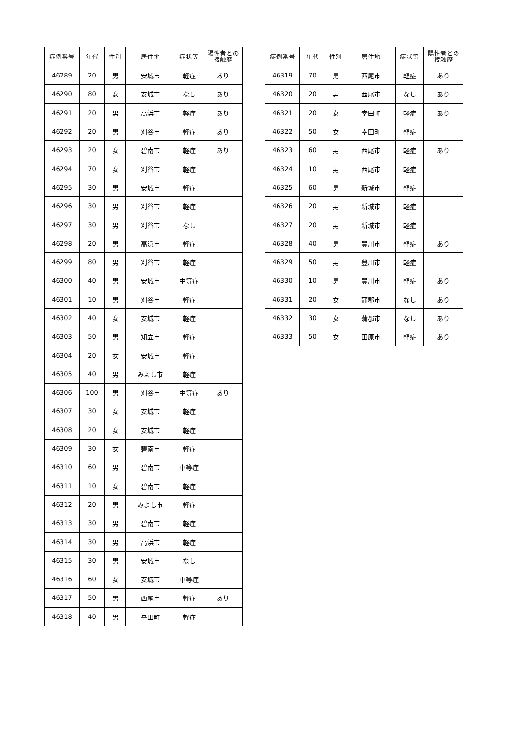| 症例番号 | 年代 | 性別 | 居住地 | 症状等 | 陽性者との 接触歴 |
| --- | --- | --- | --- | --- | --- |
| 46289 | 20 | 男 | 安城市 | 軽症 | あり |
| 46290 | 80 | 女 | 安城市 | なし | あり |
| 46291 | 20 | 男 | 高浜市 | 軽症 | あり |
| 46292 | 20 | 男 | 刈谷市 | 軽症 | あり |
| 46293 | 20 | 女 | 碧南市 | 軽症 | あり |
| 46294 | 70 | 女 | 刈谷市 | 軽症 | |
| 46295 | 30 | 男 | 安城市 | 軽症 | |
| 46296 | 30 | 男 | 刈谷市 | 軽症 | |
| 46297 | 30 | 男 | 刈谷市 | なし | |
| 46298 | 20 | 男 | 高浜市 | 軽症 | |
| 46299 | 80 | 男 | 刈谷市 | 軽症 | |
| 46300 | 40 | 男 | 安城市 | 中等症 | |
| 46301 | 10 | 男 | 刈谷市 | 軽症 | |
| 46302 | 40 | 女 | 安城市 | 軽症 | |
| 46303 | 50 | 男 | 知立市 | 軽症 | |
| 46304 | 20 | 女 | 安城市 | 軽症 | |
| 46305 | 40 | 男 | みよし市 | 軽症 | |
| 46306 | 100 | 男 | 刈谷市 | 中等症 | あり |
| 46307 | 30 | 女 | 安城市 | 軽症 | |
| 46308 | 20 | 女 | 安城市 | 軽症 | |
| 46309 | 30 | 女 | 碧南市 | 軽症 | |
| 46310 | 60 | 男 | 碧南市 | 中等症 | |
| 46311 | 10 | 女 | 碧南市 | 軽症 | |
| 46312 | 20 | 男 | みよし市 | 軽症 | |
| 46313 | 30 | 男 | 碧南市 | 軽症 | |
| 46314 | 30 | 男 | 高浜市 | 軽症 | |
| 46315 | 30 | 男 | 安城市 | なし | |
| 46316 | 60 | 女 | 安城市 | 中等症 | |
| 46317 | 50 | 男 | 西尾市 | 軽症 | あり |
| 46318 | 40 | 男 | 幸田町 | 軽症 | |
| 症例番号 | 年代 | 性別 | 居住地 | 症状等 | 陽性者との 接触歴 |
| --- | --- | --- | --- | --- | --- |
| 46319 | 70 | 男 | 西尾市 | 軽症 | あり |
| 46320 | 20 | 男 | 西尾市 | なし | あり |
| 46321 | 20 | 女 | 幸田町 | 軽症 | あり |
| 46322 | 50 | 女 | 幸田町 | 軽症 | |
| 46323 | 60 | 男 | 西尾市 | 軽症 | あり |
| 46324 | 10 | 男 | 西尾市 | 軽症 | |
| 46325 | 60 | 男 | 新城市 | 軽症 | |
| 46326 | 20 | 男 | 新城市 | 軽症 | |
| 46327 | 20 | 男 | 新城市 | 軽症 | |
| 46328 | 40 | 男 | 豊川市 | 軽症 | あり |
| 46329 | 50 | 男 | 豊川市 | 軽症 | |
| 46330 | 10 | 男 | 豊川市 | 軽症 | あり |
| 46331 | 20 | 女 | 蒲郡市 | なし | あり |
| 46332 | 30 | 女 | 蒲郡市 | なし | あり |
| 46333 | 50 | 女 | 田原市 | 軽症 | あり |